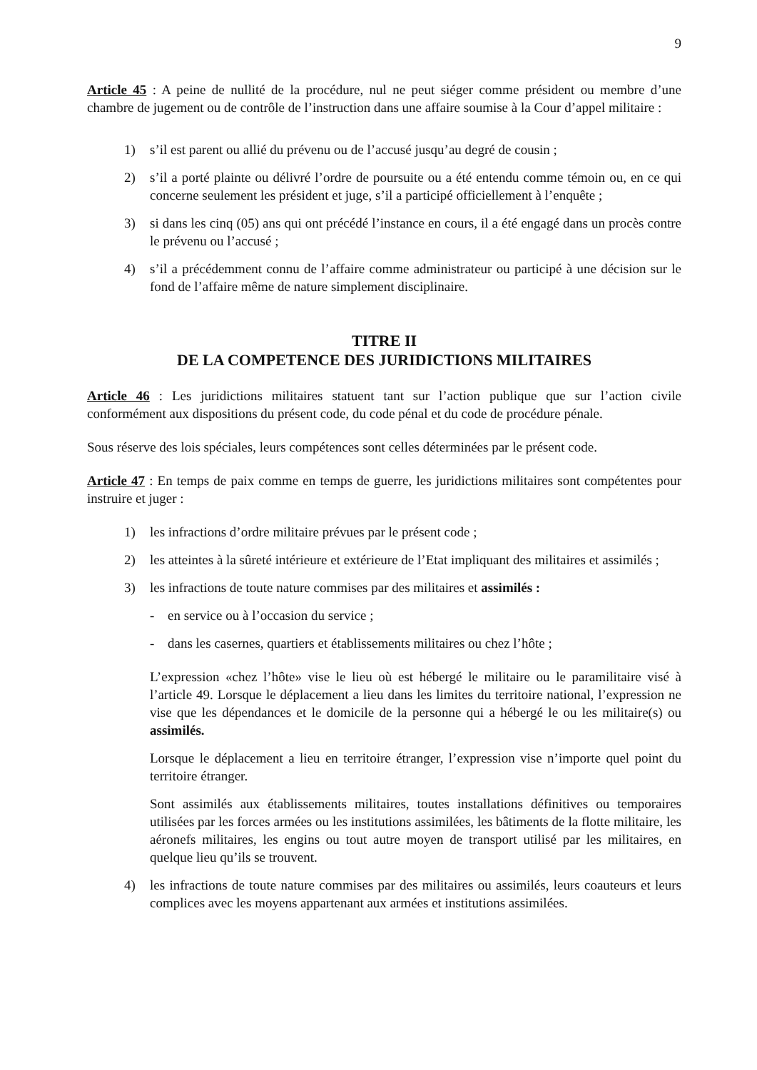9
Article 45 : A peine de nullité de la procédure, nul ne peut siéger comme président ou membre d’une chambre de jugement ou de contrôle de l’instruction dans une affaire soumise à la Cour d’appel militaire :
1) s’il est parent ou allié du prévenu ou de l’accusé jusqu’au degré de cousin ;
2) s’il a porté plainte ou délivré l’ordre de poursuite ou a été entendu comme témoin ou, en ce qui concerne seulement les président et juge, s’il a participé officiellement à l’enquête ;
3) si dans les cinq (05) ans qui ont précédé l’instance en cours, il a été engagé dans un procès contre le prévenu ou l’accusé ;
4) s’il a précédemment connu de l’affaire comme administrateur ou participé à une décision sur le fond de l’affaire même de nature simplement disciplinaire.
TITRE II
DE LA COMPETENCE DES JURIDICTIONS MILITAIRES
Article 46 : Les juridictions militaires statuent tant sur l’action publique que sur l’action civile conformément aux dispositions du présent code, du code pénal et du code de procédure pénale.
Sous réserve des lois spéciales, leurs compétences sont celles déterminées par le présent code.
Article 47 : En temps de paix comme en temps de guerre, les juridictions militaires sont compétentes pour instruire et juger :
1) les infractions d’ordre militaire prévues par le présent code ;
2) les atteintes à la sûreté intérieure et extérieure de l’Etat impliquant des militaires et assimilés ;
3) les infractions de toute nature commises par des militaires et assimilés :
- en service ou à l’occasion du service ;
- dans les casernes, quartiers et établissements militaires ou chez l’hôte ;
L’expression «chez l’hôte» vise le lieu où est hébergé le militaire ou le paramilitaire visé à l’article 49. Lorsque le déplacement a lieu dans les limites du territoire national, l’expression ne vise que les dépendances et le domicile de la personne qui a hébergé le ou les militaire(s) ou assimilés.
Lorsque le déplacement a lieu en territoire étranger, l’expression vise n’importe quel point du territoire étranger.
Sont assimilés aux établissements militaires, toutes installations définitives ou temporaires utilisées par les forces armées ou les institutions assimilées, les bâtiments de la flotte militaire, les aéronefs militaires, les engins ou tout autre moyen de transport utilisé par les militaires, en quelque lieu qu’ils se trouvent.
4) les infractions de toute nature commises par des militaires ou assimilés, leurs coauteurs et leurs complices avec les moyens appartenant aux armées et institutions assimilées.